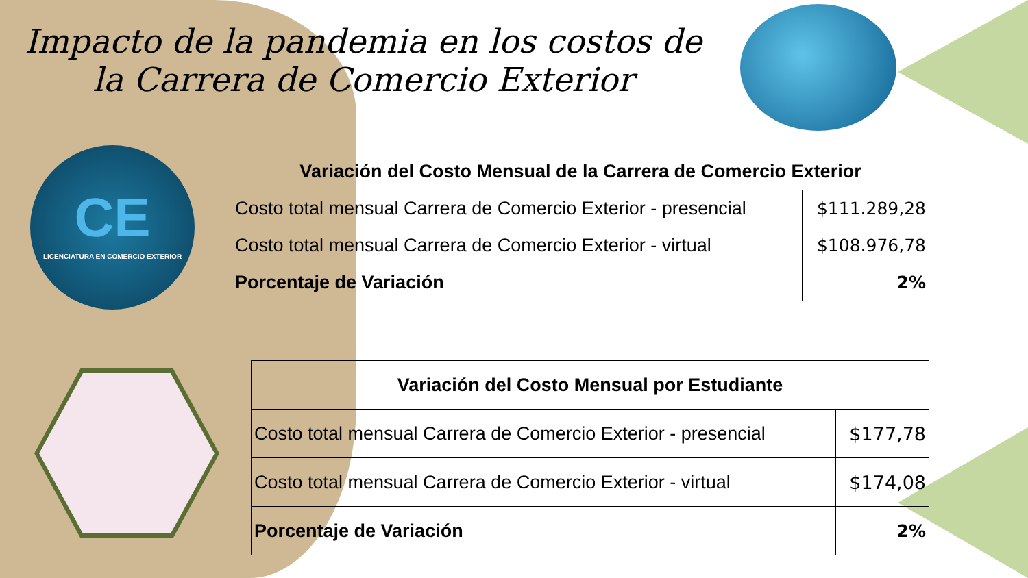Impacto de la pandemia en los costos de
la Carrera de Comercio Exterior
CE
LICENCIATURA EN COMERCIO EXTERIOR
| Variación del Costo Mensual de la Carrera de Comercio Exterior | |
| --- | --- |
| Costo total mensual Carrera de Comercio Exterior - presencial | $111.289,28 |
| Costo total mensual Carrera de Comercio Exterior - virtual | $108.976,78 |
| Porcentaje de Variación | 2% |
| Variación del Costo Mensual por Estudiante | |
| --- | --- |
| Costo total mensual Carrera de Comercio Exterior - presencial | $177,78 |
| Costo total mensual Carrera de Comercio Exterior - virtual | $174,08 |
| Porcentaje de Variación | 2% |